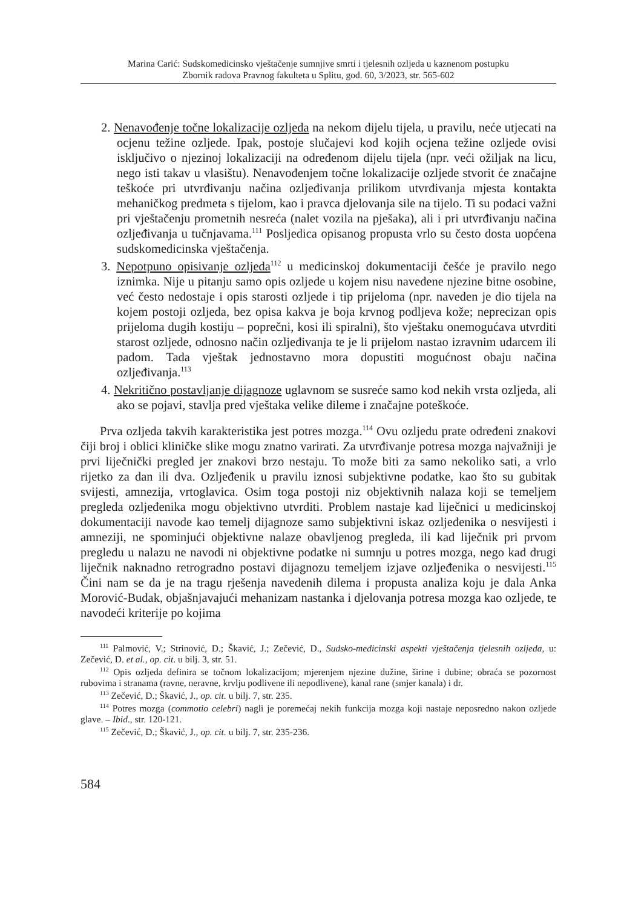Marina Carić: Sudskomedicinsko vještačenje sumnjive smrti i tjelesnih ozljeda u kaznenom postupku
Zbornik radova Pravnog fakulteta u Splitu, god. 60, 3/2023, str. 565-602
2. Nenavođenje točne lokalizacije ozljeda na nekom dijelu tijela, u pravilu, neće utjecati na ocjenu težine ozljede. Ipak, postoje slučajevi kod kojih ocjena težine ozljede ovisi isključivo o njezinoj lokalizaciji na određenom dijelu tijela (npr. veći ožiljak na licu, nego isti takav u vlasištu). Nenavođenjem točne lokalizacije ozljede stvorit će značajne teškoće pri utvrđivanju načina ozljeđivanja prilikom utvrđivanja mjesta kontakta mehaničkog predmeta s tijelom, kao i pravca djelovanja sile na tijelo. Ti su podaci važni pri vještačenju prometnih nesreća (nalet vozila na pješaka), ali i pri utvrđivanju načina ozljeđivanja u tučnjavama.<sup>111</sup> Posljedica opisanog propusta vrlo su često dosta uopćena sudskomedicinska vještačenja.
3. Nepotpuno opisivanje ozljeda<sup>112</sup> u medicinskoj dokumentaciji češće je pravilo nego iznimka. Nije u pitanju samo opis ozljede u kojem nisu navedene njezine bitne osobine, već često nedostaje i opis starosti ozljede i tip prijeloma (npr. naveden je dio tijela na kojem postoji ozljeda, bez opisa kakva je boja krvnog podljeva kože; neprecizan opis prijeloma dugih kostiju – poprečni, kosi ili spiralni), što vještaku onemogućava utvrditi starost ozljede, odnosno način ozljeđivanja te je li prijelom nastao izravnim udarcem ili padom. Tada vještak jednostavno mora dopustiti mogućnost obaju načina ozljeđivanja.<sup>113</sup>
4. Nekritično postavljanje dijagnoze uglavnom se susreće samo kod nekih vrsta ozljeda, ali ako se pojavi, stavlja pred vještaka velike dileme i značajne poteškoće.
Prva ozljeda takvih karakteristika jest potres mozga.<sup>114</sup> Ovu ozljedu prate određeni znakovi čiji broj i oblici kliničke slike mogu znatno varirati. Za utvrđivanje potresa mozga najvažniji je prvi liječnički pregled jer znakovi brzo nestaju. To može biti za samo nekoliko sati, a vrlo rijetko za dan ili dva. Ozljeđenik u pravilu iznosi subjektivne podatke, kao što su gubitak svijesti, amnezija, vrtoglavica. Osim toga postoji niz objektivnih nalaza koji se temeljem pregleda ozljeđenika mogu objektivno utvrditi. Problem nastaje kad liječnici u medicinskoj dokumentaciji navode kao temelj dijagnoze samo subjektivni iskaz ozljeđenika o nesvijesti i amneziji, ne spominjući objektivne nalaze obavljenog pregleda, ili kad liječnik pri prvom pregledu u nalazu ne navodi ni objektivne podatke ni sumnju u potres mozga, nego kad drugi liječnik naknadno retrogradno postavi dijagnozu temeljem izjave ozljeđenika o nesvijesti.<sup>115</sup> Čini nam se da je na tragu rješenja navedenih dilema i propusta analiza koju je dala Anka Morović-Budak, objašnjavajući mehanizam nastanka i djelovanja potresa mozga kao ozljede, te navodeći kriterije po kojima
<sup>111</sup> Palmović, V.; Strinović, D.; Škavić, J.; Zečević, D., Sudsko-medicinski aspekti vještačenja tjelesnih ozljeda, u: Zečević, D. et al., op. cit. u bilj. 3, str. 51.
<sup>112</sup> Opis ozljeda definira se točnom lokalizacijom; mjerenjem njezine dužine, širine i dubine; obraća se pozornost rubovima i stranama (ravne, neravne, krvlju podlivene ili nepodlivene), kanal rane (smjer kanala) i dr.
<sup>113</sup> Zečević, D.; Škavić, J., op. cit. u bilj. 7, str. 235.
<sup>114</sup> Potres mozga (commotio celebri) nagli je poremećaj nekih funkcija mozga koji nastaje neposredno nakon ozljede glave. – Ibid., str. 120-121.
<sup>115</sup> Zečević, D.; Škavić, J., op. cit. u bilj. 7, str. 235-236.
584